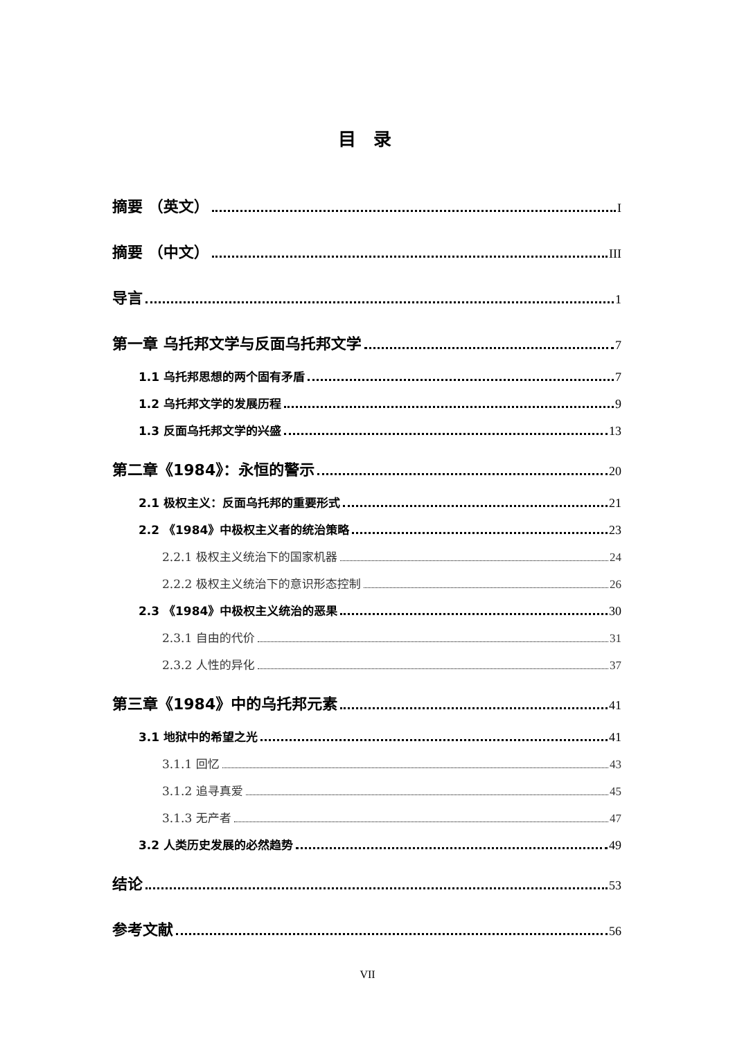目 录
摘要 （英文） I
摘要 （中文） III
导言 1
第一章 乌托邦文学与反面乌托邦文学 7
1.1 乌托邦思想的两个固有矛盾 7
1.2 乌托邦文学的发展历程 9
1.3 反面乌托邦文学的兴盛 13
第二章《1984》：永恒的警示 20
2.1 极权主义：反面乌托邦的重要形式 21
2.2 《1984》中极权主义者的统治策略 23
2.2.1 极权主义统治下的国家机器 24
2.2.2 极权主义统治下的意识形态控制 26
2.3 《1984》中极权主义统治的恶果 30
2.3.1 自由的代价 31
2.3.2 人性的异化 37
第三章《1984》中的乌托邦元素 41
3.1 地狱中的希望之光 41
3.1.1 回忆 43
3.1.2 追寻真爱 45
3.1.3 无产者 47
3.2 人类历史发展的必然趋势 49
结论 53
参考文献 56
VII